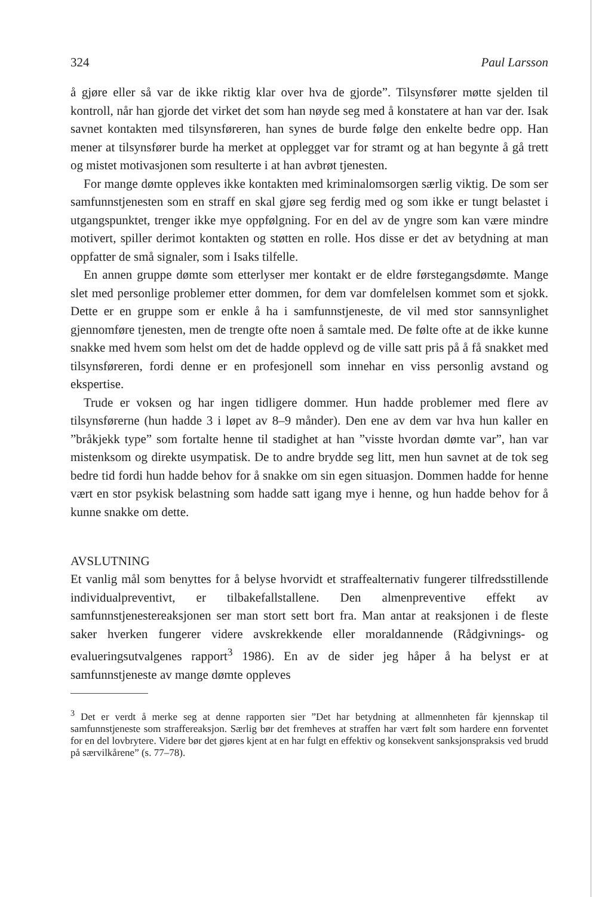324 Paul Larsson
å gjøre eller så var de ikke riktig klar over hva de gjorde”. Tilsynsfører møtte sjelden til kontroll, når han gjorde det virket det som han nøyde seg med å konstatere at han var der. Isak savnet kontakten med tilsynsføreren, han synes de burde følge den enkelte bedre opp. Han mener at tilsynsfører burde ha merket at opplegget var for stramt og at han begynte å gå trett og mistet motivasjonen som resulterte i at han avbrøt tjenesten.
For mange dømte oppleves ikke kontakten med kriminalomsorgen særlig viktig. De som ser samfunnstjenesten som en straff en skal gjøre seg ferdig med og som ikke er tungt belastet i utgangspunktet, trenger ikke mye oppfølgning. For en del av de yngre som kan være mindre motivert, spiller derimot kontakten og støtten en rolle. Hos disse er det av betydning at man oppfatter de små signaler, som i Isaks tilfelle.
En annen gruppe dømte som etterlyser mer kontakt er de eldre førstegangsdømte. Mange slet med personlige problemer etter dommen, for dem var domfelelsen kommet som et sjokk. Dette er en gruppe som er enkle å ha i samfunnstjeneste, de vil med stor sannsynlighet gjennomføre tjenesten, men de trengte ofte noen å samtale med. De følte ofte at de ikke kunne snakke med hvem som helst om det de hadde opplevd og de ville satt pris på å få snakket med tilsynsføreren, fordi denne er en profesjonell som innehar en viss personlig avstand og ekspertise.
Trude er voksen og har ingen tidligere dommer. Hun hadde problemer med flere av tilsynsførerne (hun hadde 3 i løpet av 8–9 månder). Den ene av dem var hva hun kaller en ”bråkjekk type” som fortalte henne til stadighet at han ”visste hvordan dømte var”, han var mistenksom og direkte usympatisk. De to andre brydde seg litt, men hun savnet at de tok seg bedre tid fordi hun hadde behov for å snakke om sin egen situasjon. Dommen hadde for henne vært en stor psykisk belastning som hadde satt igang mye i henne, og hun hadde behov for å kunne snakke om dette.
AVSLUTNING
Et vanlig mål som benyttes for å belyse hvorvidt et straffealternativ fungerer tilfredsstillende individualpreventivt, er tilbakefallstallene. Den almenpreventive effekt av samfunnstjenestereaksjonen ser man stort sett bort fra. Man antar at reaksjonen i de fleste saker hverken fungerer videre avskrekkende eller moraldannende (Rådgivnings- og evalueringsutvalgenes rapport<sup>3</sup> 1986). En av de sider jeg håper å ha belyst er at samfunnstjeneste av mange dømte oppleves
<sup>3</sup> Det er verdt å merke seg at denne rapporten sier ”Det har betydning at allmennheten får kjennskap til samfunnstjeneste som straffereaksjon. Særlig bør det fremheves at straffen har vært følt som hardere enn forventet for en del lovbrytere. Videre bør det gjøres kjent at en har fulgt en effektiv og konsekvent sanksjonspraksis ved brudd på særvilkårene” (s. 77–78).